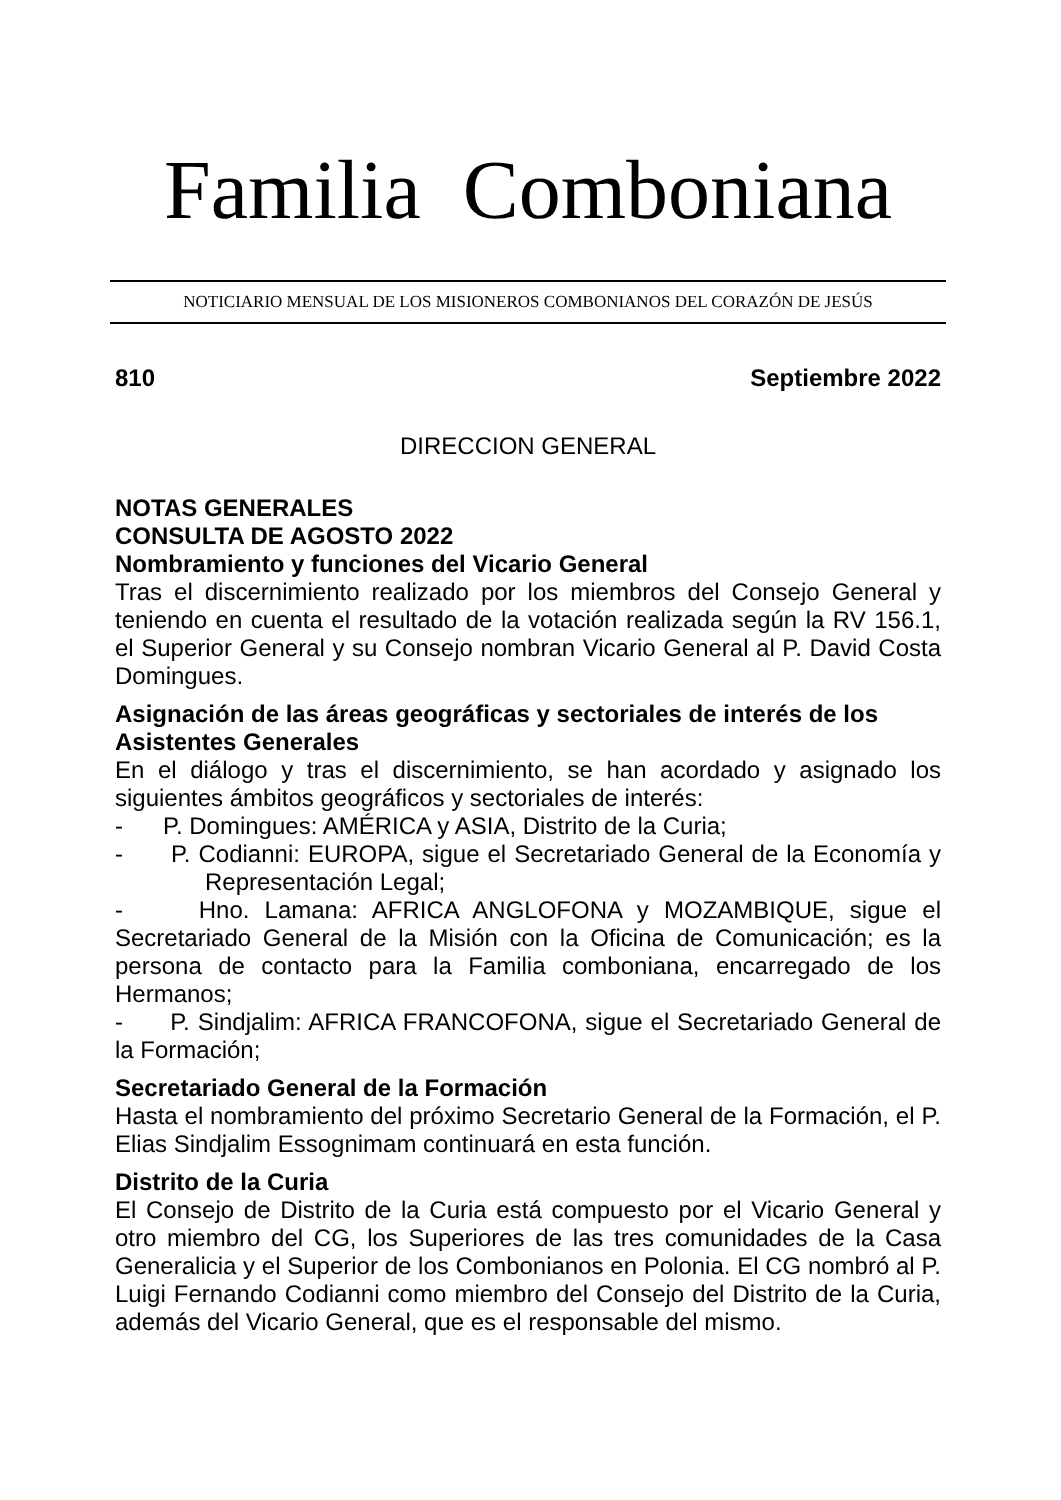Familia Comboniana
NOTICIARIO MENSUAL DE LOS MISIONEROS COMBONIANOS DEL CORAZÓN DE JESÚS
810 Septiembre 2022
DIRECCION GENERAL
NOTAS GENERALES
CONSULTA DE AGOSTO 2022
Nombramiento y funciones del Vicario General
Tras el discernimiento realizado por los miembros del Consejo General y teniendo en cuenta el resultado de la votación realizada según la RV 156.1, el Superior General y su Consejo nombran Vicario General al P. David Costa Domingues.
Asignación de las áreas geográficas y sectoriales de interés de los Asistentes Generales
En el diálogo y tras el discernimiento, se han acordado y asignado los siguientes ámbitos geográficos y sectoriales de interés:
- P. Domingues: AMÉRICA y ASIA, Distrito de la Curia;
- P. Codianni: EUROPA, sigue el Secretariado General de la Economía y Representación Legal;
- Hno. Lamana: AFRICA ANGLOFONA y MOZAMBIQUE, sigue el Secretariado General de la Misión con la Oficina de Comunicación; es la persona de contacto para la Familia comboniana, encarregado de los Hermanos;
- P. Sindjalim: AFRICA FRANCOFONA, sigue el Secretariado General de la Formación;
Secretariado General de la Formación
Hasta el nombramiento del próximo Secretario General de la Formación, el P. Elias Sindjalim Essognimam continuará en esta función.
Distrito de la Curia
El Consejo de Distrito de la Curia está compuesto por el Vicario General y otro miembro del CG, los Superiores de las tres comunidades de la Casa Generalicia y el Superior de los Combonianos en Polonia. El CG nombró al P. Luigi Fernando Codianni como miembro del Consejo del Distrito de la Curia, además del Vicario General, que es el responsable del mismo.